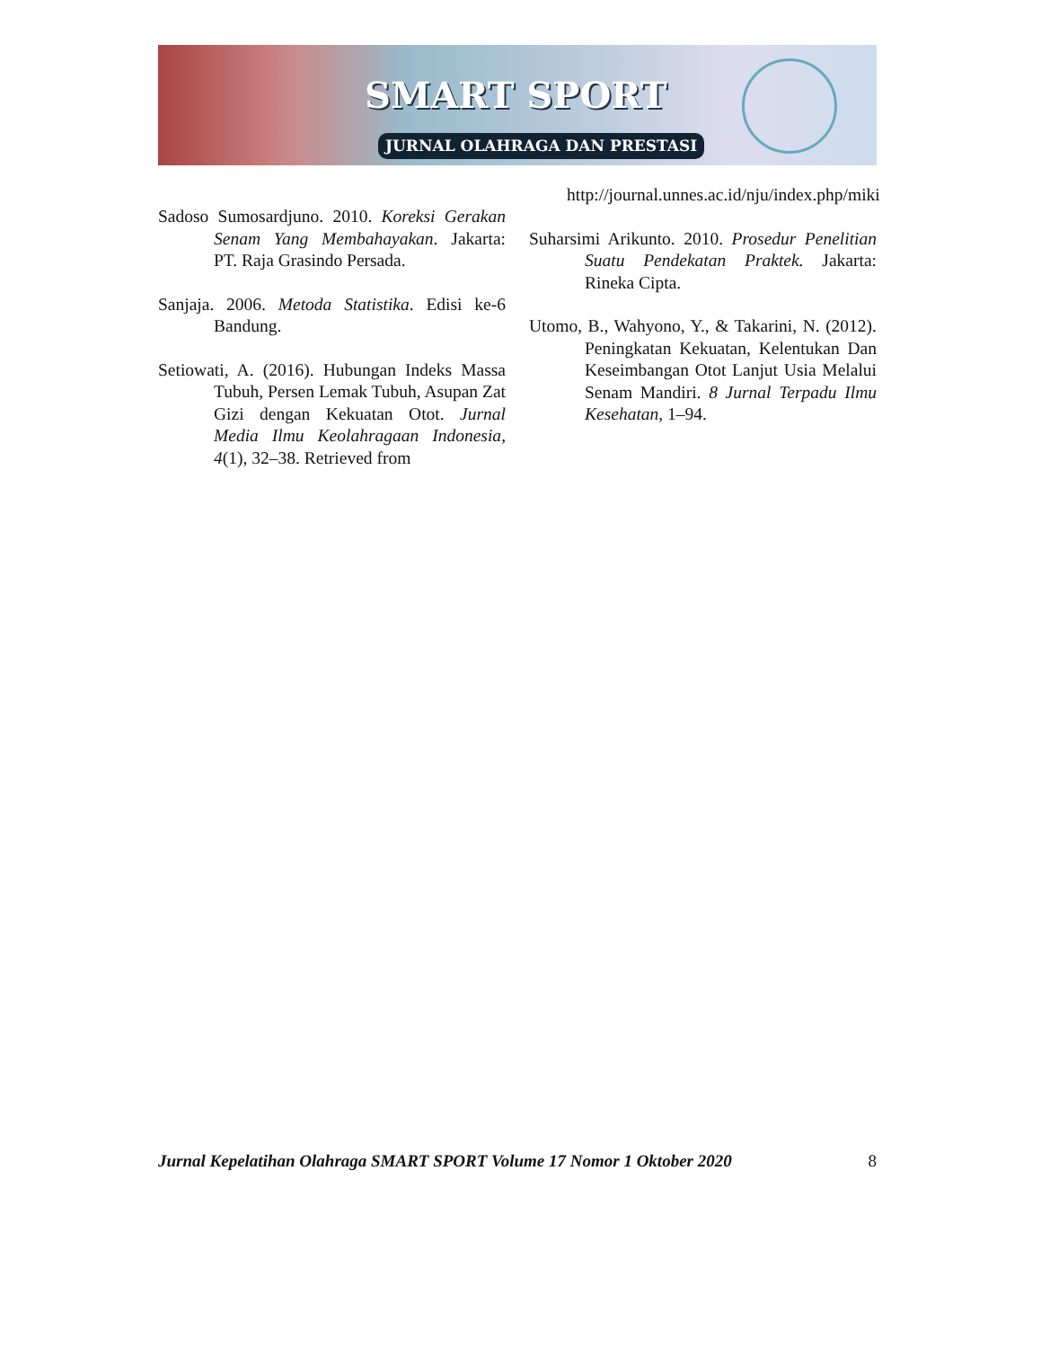SMART SPORT
JURNAL OLAHRAGA DAN PRESTASI
Sadoso Sumosardjuno. 2010. Koreksi Gerakan Senam Yang Membahayakan. Jakarta: PT. Raja Grasindo Persada.
Sanjaja. 2006. Metoda Statistika. Edisi ke-6 Bandung.
Setiowati, A. (2016). Hubungan Indeks Massa Tubuh, Persen Lemak Tubuh, Asupan Zat Gizi dengan Kekuatan Otot. Jurnal Media Ilmu Keolahragaan Indonesia, 4(1), 32–38. Retrieved from
http://journal.unnes.ac.id/nju/index.php/miki
Suharsimi Arikunto. 2010. Prosedur Penelitian Suatu Pendekatan Praktek. Jakarta: Rineka Cipta.
Utomo, B., Wahyono, Y., & Takarini, N. (2012). Peningkatan Kekuatan, Kelentukan Dan Keseimbangan Otot Lanjut Usia Melalui Senam Mandiri. 8 Jurnal Terpadu Ilmu Kesehatan, 1–94.
Jurnal Kepelatihan Olahraga SMART SPORT Volume 17 Nomor 1 Oktober 2020 8